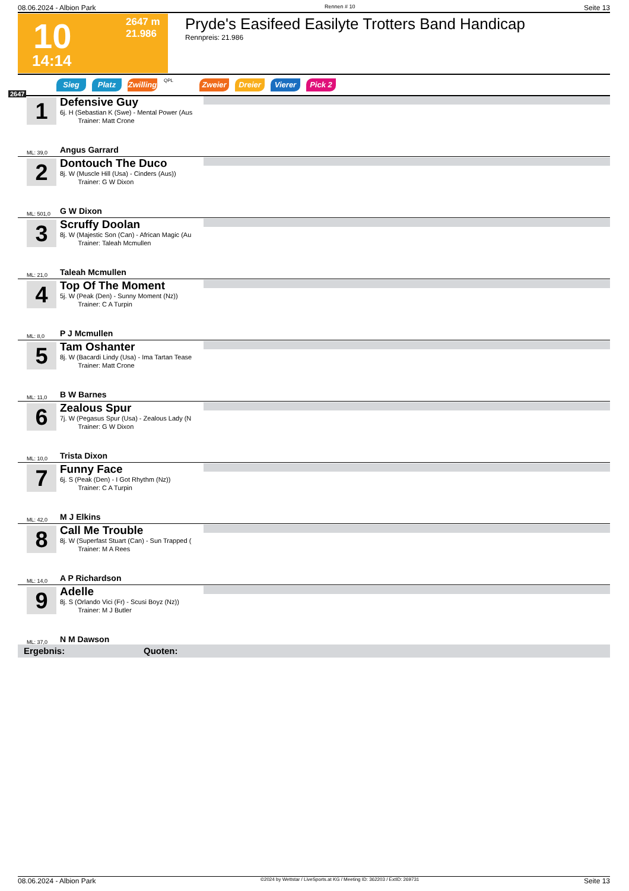08.06.2024 - Albion Park Rennen # 10 Seite 13
10
14:14
2647 m
21.986
Pryde's Easifeed Easilyte Trotters Band Handicap
Rennpreis: 21.986
Sieg Platz Zwilling QPL Zweier Dreier Vierer Pick 2
2647
1
Defensive Guy
6j. H (Sebastian K (Swe) - Mental Power (Aus
Trainer: Matt Crone
ML: 39,0 Angus Garrard
2
Dontouch The Duco
8j. W (Muscle Hill (Usa) - Cinders (Aus))
Trainer: G W Dixon
ML: 501,0 G W Dixon
3
Scruffy Doolan
8j. W (Majestic Son (Can) - African Magic (Au
Trainer: Taleah Mcmullen
ML: 21,0 Taleah Mcmullen
4
Top Of The Moment
5j. W (Peak (Den) - Sunny Moment (Nz))
Trainer: C A Turpin
ML: 8,0 P J Mcmullen
5
Tam Oshanter
8j. W (Bacardi Lindy (Usa) - Ima Tartan Tease
Trainer: Matt Crone
ML: 11,0 B W Barnes
6
Zealous Spur
7j. W (Pegasus Spur (Usa) - Zealous Lady (N
Trainer: G W Dixon
ML: 10,0 Trista Dixon
7
Funny Face
6j. S (Peak (Den) - I Got Rhythm (Nz))
Trainer: C A Turpin
ML: 42,0 M J Elkins
8
Call Me Trouble
8j. W (Superfast Stuart (Can) - Sun Trapped (
Trainer: M A Rees
ML: 14,0 A P Richardson
9
Adelle
8j. S (Orlando Vici (Fr) - Scusi Boyz (Nz))
Trainer: M J Butler
ML: 37,0 N M Dawson
Ergebnis: Quoten:
08.06.2024 - Albion Park ©2024 by Wettstar / LiveSports.at KG / Meeting ID: 362203 / ExtID: 269731 Seite 13